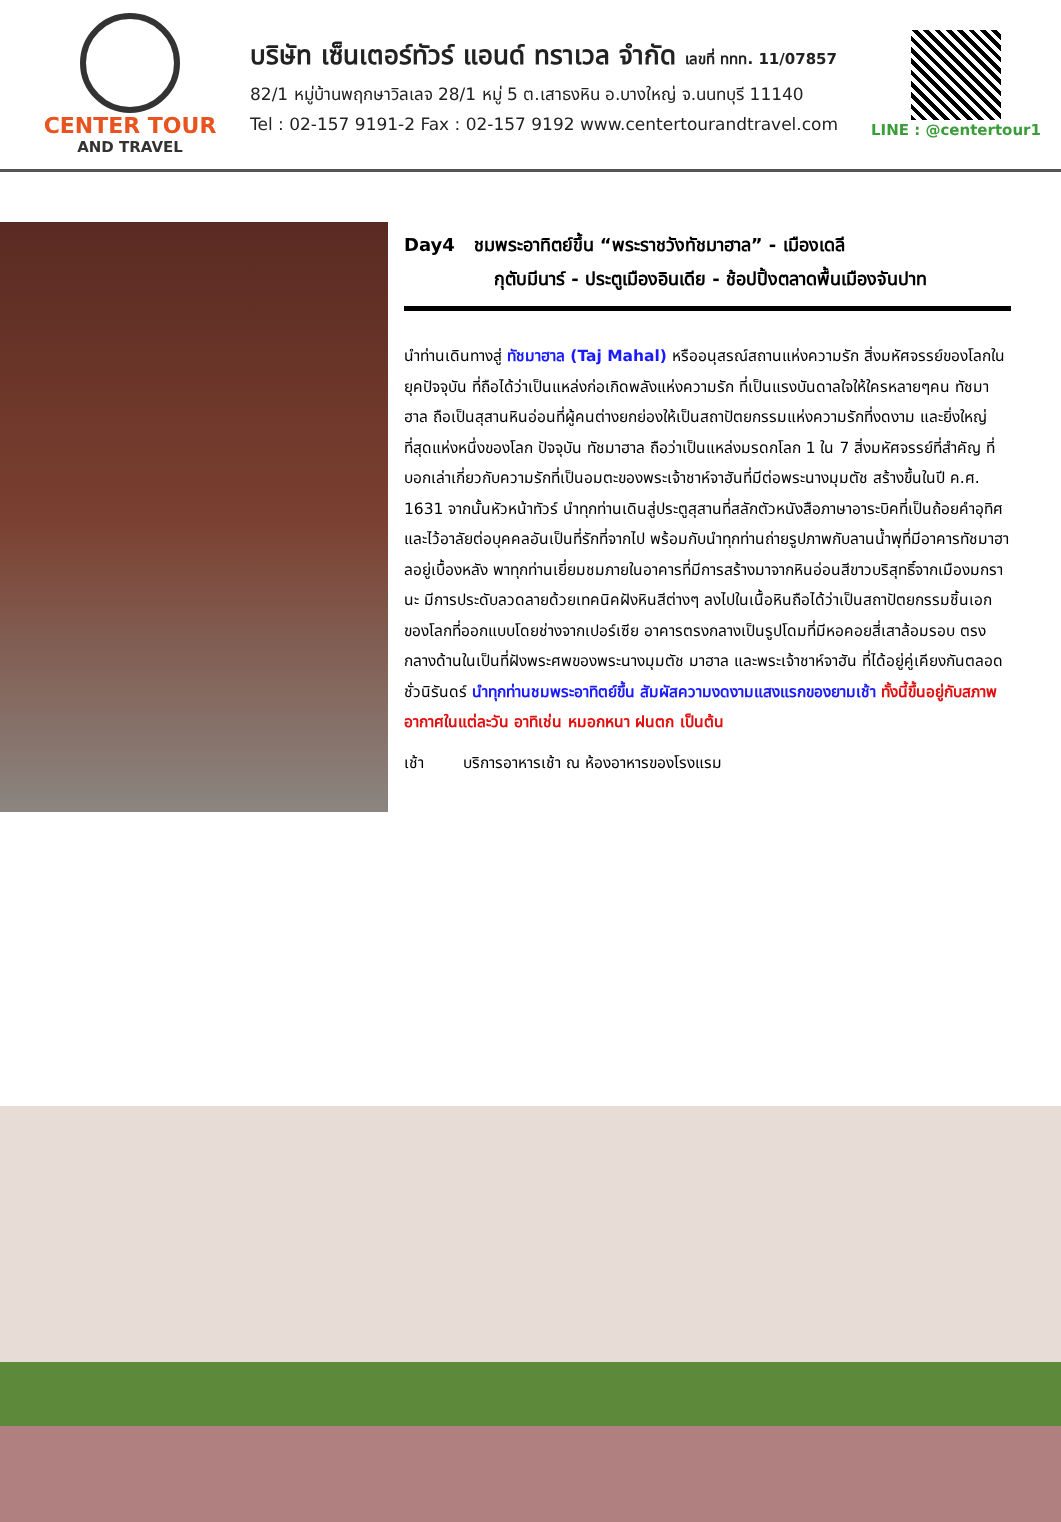CENTER TOUR
AND TRAVEL
บริษัท เซ็นเตอร์ทัวร์ แอนด์ ทราเวล จำกัด เลขที่ ททท. 11/07857
82/1 หมู่บ้านพฤกษาวิลเลจ 28/1 หมู่ 5 ต.เสาธงหิน อ.บางใหญ่ จ.นนทบุรี 11140
Tel : 02-157 9191-2 Fax : 02-157 9192 www.centertourandtravel.com
LINE : @centertour1
Day4 ชมพระอาทิตย์ขึ้น “พระราชวังทัชมาฮาล” - เมืองเดลี
กุตับมีนาร์ - ประตูเมืองอินเดีย - ช้อปปิ้งตลาดพื้นเมืองจันปาท
นำท่านเดินทางสู่ ทัชมาฮาล (Taj Mahal) หรืออนุสรณ์สถานแห่งความรัก สิ่งมหัศจรรย์ของโลกในยุคปัจจุบัน ที่ถือได้ว่าเป็นแหล่งก่อเกิดพลังแห่งความรัก ที่เป็นแรงบันดาลใจให้ใครหลายๆคน ทัชมาฮาล ถือเป็นสุสานหินอ่อนที่ผู้คนต่างยกย่องให้เป็นสถาปัตยกรรมแห่งความรักที่งดงาม และยิ่งใหญ่ที่สุดแห่งหนึ่งของโลก ปัจจุบัน ทัชมาฮาล ถือว่าเป็นแหล่งมรดกโลก 1 ใน 7 สิ่งมหัศจรรย์ที่สำคัญ ที่บอกเล่าเกี่ยวกับความรักที่เป็นอมตะของพระเจ้าชาห์จาฮันที่มีต่อพระนางมุมตัช สร้างขึ้นในปี ค.ศ. 1631 จากนั้นหัวหน้าทัวร์ นำทุกท่านเดินสู่ประตูสุสานที่สลักตัวหนังสือภาษาอาระบิคที่เป็นถ้อยคำอุทิศ และไว้อาลัยต่อบุคคลอันเป็นที่รักที่จากไป พร้อมกับนำทุกท่านถ่ายรูปภาพกับลานน้ำพุที่มีอาคารทัชมาฮาลอยู่เบื้องหลัง พาทุกท่านเยี่ยมชมภายในอาคารที่มีการสร้างมาจากหินอ่อนสีขาวบริสุทธิ์จากเมืองมกรานะ มีการประดับลวดลายด้วยเทคนิคฝังหินสีต่างๆ ลงไปในเนื้อหินถือได้ว่าเป็นสถาปัตยกรรมชิ้นเอกของโลกที่ออกแบบโดยช่างจากเปอร์เซีย อาคารตรงกลางเป็นรูปโดมที่มีหอคอยสี่เสาล้อมรอบ ตรงกลางด้านในเป็นที่ฝังพระศพของพระนางมุมตัช มาฮาล และพระเจ้าชาห์จาฮัน ที่ได้อยู่คู่เคียงกันตลอดชั่วนิรันดร์ นำทุกท่านชมพระอาทิตย์ขึ้น สัมผัสความงดงามแสงแรกของยามเช้า ทั้งนี้ขึ้นอยู่กับสภาพอากาศในแต่ละวัน อาทิเช่น หมอกหนา ฝนตก เป็นต้น
เช้า บริการอาหารเช้า ณ ห้องอาหารของโรงแรม